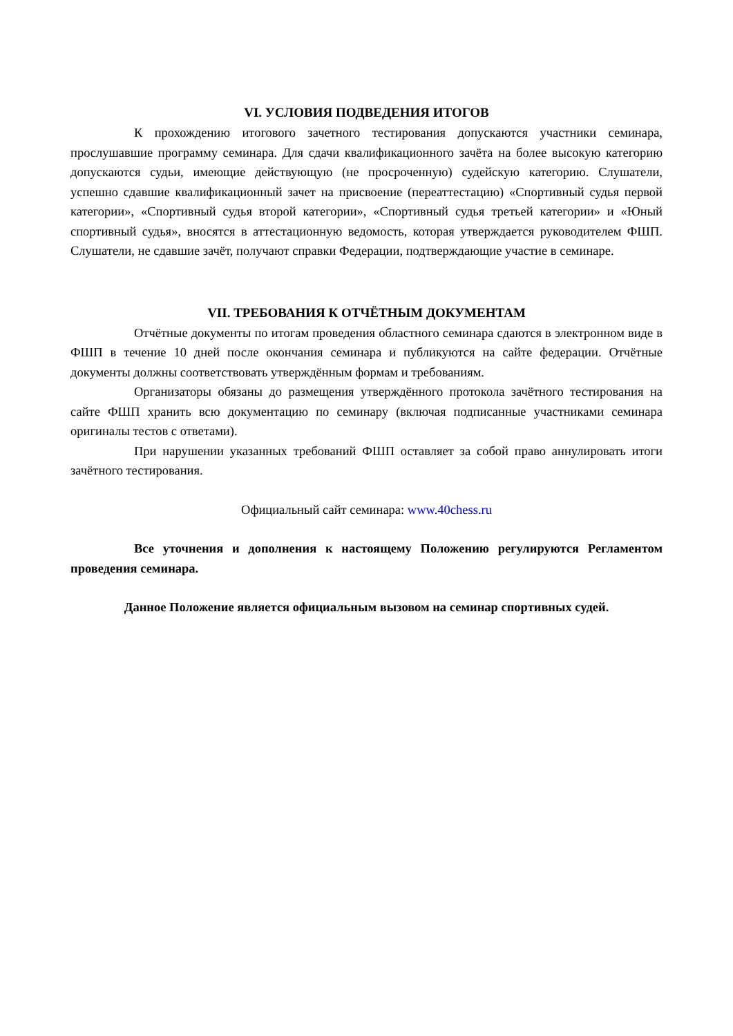VI. УСЛОВИЯ ПОДВЕДЕНИЯ ИТОГОВ
К прохождению итогового зачетного тестирования допускаются участники семинара, прослушавшие программу семинара. Для сдачи квалификационного зачёта на более высокую категорию допускаются судьи, имеющие действующую (не просроченную) судейскую категорию. Слушатели, успешно сдавшие квалификационный зачет на присвоение (переаттестацию) «Спортивный судья первой категории», «Спортивный судья второй категории», «Спортивный судья третьей категории» и «Юный спортивный судья», вносятся в аттестационную ведомость, которая утверждается руководителем ФШП. Слушатели, не сдавшие зачёт, получают справки Федерации, подтверждающие участие в семинаре.
VII. ТРЕБОВАНИЯ К ОТЧЁТНЫМ ДОКУМЕНТАМ
Отчётные документы по итогам проведения областного семинара сдаются в электронном виде в ФШП в течение 10 дней после окончания семинара и публикуются на сайте федерации. Отчётные документы должны соответствовать утверждённым формам и требованиям.
Организаторы обязаны до размещения утверждённого протокола зачётного тестирования на сайте ФШП хранить всю документацию по семинару (включая подписанные участниками семинара оригиналы тестов с ответами).
При нарушении указанных требований ФШП оставляет за собой право аннулировать итоги зачётного тестирования.
Официальный сайт семинара: www.40chess.ru
Все уточнения и дополнения к настоящему Положению регулируются Регламентом проведения семинара.
Данное Положение является официальным вызовом на семинар спортивных судей.